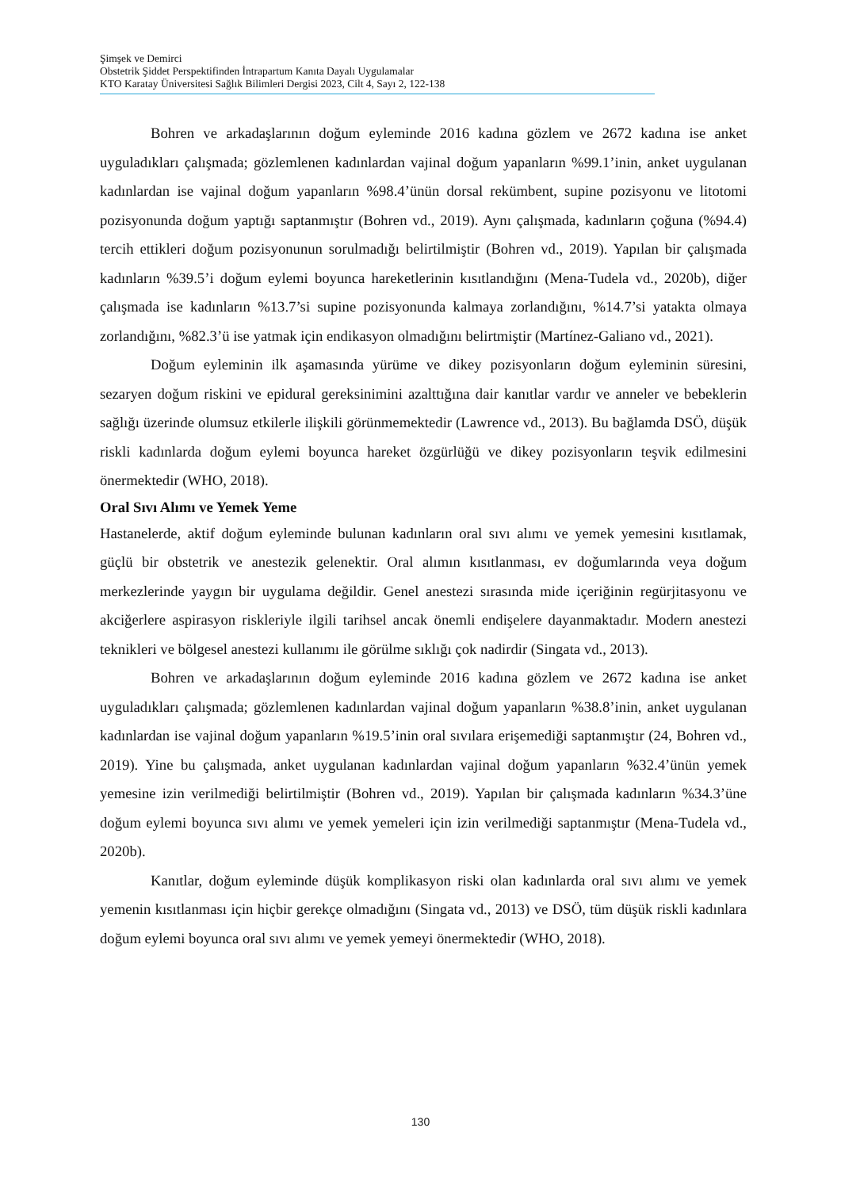Şimşek ve Demirci
Obstetrik Şiddet Perspektifinden İntrapartum Kanıta Dayalı Uygulamalar
KTO Karatay Üniversitesi Sağlık Bilimleri Dergisi 2023, Cilt 4, Sayı 2, 122-138
Bohren ve arkadaşlarının doğum eyleminde 2016 kadına gözlem ve 2672 kadına ise anket uyguladıkları çalışmada; gözlemlenen kadınlardan vajinal doğum yapanların %99.1’inin, anket uygulanan kadınlardan ise vajinal doğum yapanların %98.4’ünün dorsal rekümbent, supine pozisyonu ve litotomi pozisyonunda doğum yaptığı saptanmıştır (Bohren vd., 2019). Aynı çalışmada, kadınların çoğuna (%94.4) tercih ettikleri doğum pozisyonunun sorulmadığı belirtilmiştir (Bohren vd., 2019). Yapılan bir çalışmada kadınların %39.5’i doğum eylemi boyunca hareketlerinin kısıtlandığını (Mena-Tudela vd., 2020b), diğer çalışmada ise kadınların %13.7’si supine pozisyonunda kalmaya zorlandığını, %14.7’si yatakta olmaya zorlandığını, %82.3’ü ise yatmak için endikasyon olmadığını belirtmiştir (Martínez-Galiano vd., 2021).
Doğum eyleminin ilk aşamasında yürüme ve dikey pozisyonların doğum eyleminin süresini, sezaryen doğum riskini ve epidural gereksinimini azalttığına dair kanıtlar vardır ve anneler ve bebeklerin sağlığı üzerinde olumsuz etkilerle ilişkili görünmemektedir (Lawrence vd., 2013). Bu bağlamda DSÖ, düşük riskli kadınlarda doğum eylemi boyunca hareket özgürlüğü ve dikey pozisyonların teşvik edilmesini önermektedir (WHO, 2018).
Oral Sıvı Alımı ve Yemek Yeme
Hastanelerde, aktif doğum eyleminde bulunan kadınların oral sıvı alımı ve yemek yemesini kısıtlamak, güçlü bir obstetrik ve anestezik gelenektir. Oral alımın kısıtlanması, ev doğumlarında veya doğum merkezlerinde yaygın bir uygulama değildir. Genel anestezi sırasında mide içeriğinin regürjitasyonu ve akciğerlere aspirasyon riskleriyle ilgili tarihsel ancak önemli endişelere dayanmaktadır. Modern anestezi teknikleri ve bölgesel anestezi kullanımı ile görülme sıklığı çok nadirdir (Singata vd., 2013).
Bohren ve arkadaşlarının doğum eyleminde 2016 kadına gözlem ve 2672 kadına ise anket uyguladıkları çalışmada; gözlemlenen kadınlardan vajinal doğum yapanların %38.8’inin, anket uygulanan kadınlardan ise vajinal doğum yapanların %19.5’inin oral sıvılara erişemediği saptanmıştır (24, Bohren vd., 2019). Yine bu çalışmada, anket uygulanan kadınlardan vajinal doğum yapanların %32.4’ünün yemek yemesine izin verilmediği belirtilmiştir (Bohren vd., 2019). Yapılan bir çalışmada kadınların %34.3’üne doğum eylemi boyunca sıvı alımı ve yemek yemeleri için izin verilmediği saptanmıştır (Mena-Tudela vd., 2020b).
Kanıtlar, doğum eyleminde düşük komplikasyon riski olan kadınlarda oral sıvı alımı ve yemek yemenin kısıtlanması için hiçbir gerekçe olmadığını (Singata vd., 2013) ve DSÖ, tüm düşük riskli kadınlara doğum eylemi boyunca oral sıvı alımı ve yemek yemeyi önermektedir (WHO, 2018).
130